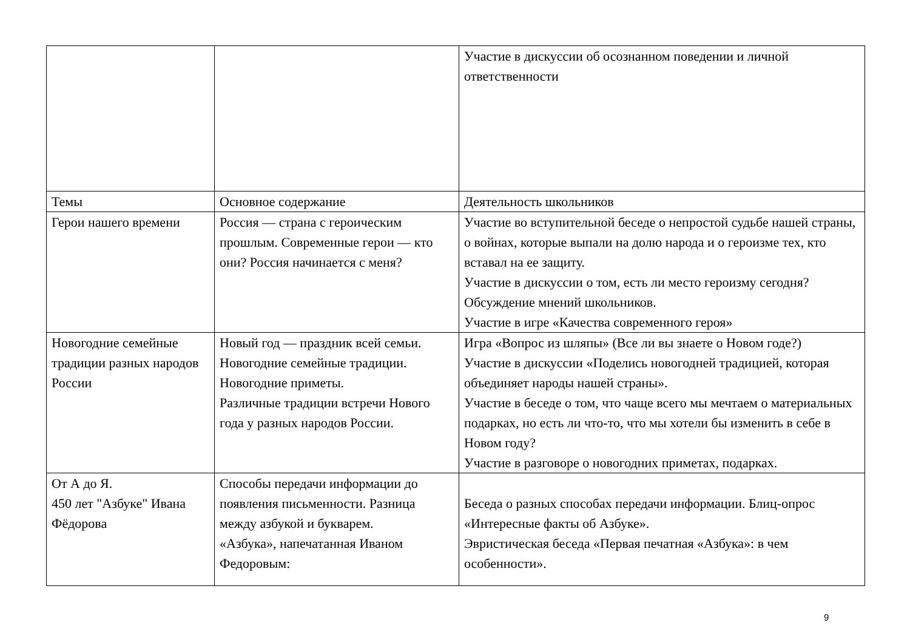| | | Участие в дискуссии об осознанном поведении и личной ответственности |
| Темы | Основное содержание | Деятельность школьников |
| Герои нашего времени | Россия — страна с героическим прошлым. Современные герои — кто они? Россия начинается с меня? | Участие во вступительной беседе о непростой судьбе нашей страны, о войнах, которые выпали на долю народа и о героизме тех, кто вставал на ее защиту. Участие в дискуссии о том, есть ли место героизму сегодня? Обсуждение мнений школьников. Участие в игре «Качества современного героя» |
| Новогодние семейные традиции разных народов России | Новый год — праздник всей семьи. Новогодние семейные традиции. Новогодние приметы. Различные традиции встречи Нового года у разных народов России. | Игра «Вопрос из шляпы» (Все ли вы знаете о Новом годе?) Участие в дискуссии «Поделись новогодней традицией, которая объединяет народы нашей страны». Участие в беседе о том, что чаще всего мы мечтаем о материальных подарках, но есть ли что-то, что мы хотели бы изменить в себе в Новом году? Участие в разговоре о новогодних приметах, подарках. |
| От А до Я. 450 лет "Азбуке" Ивана Фёдорова | Способы передачи информации до появления письменности. Разница между азбукой и букварем. «Азбука», напечатанная Иваном Федоровым: | Беседа о разных способах передачи информации. Блиц-опрос «Интересные факты об Азбуке». Эвристическая беседа «Первая печатная «Азбука»: в чем особенности». |
9